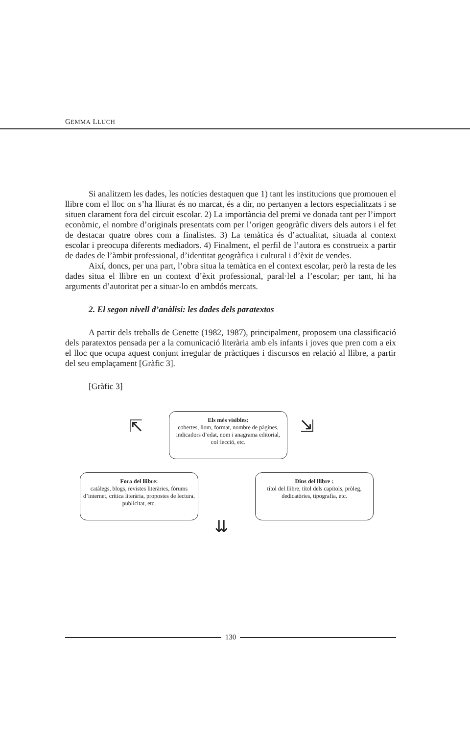GEMMA LLUCH
Si analitzem les dades, les notícies destaquen que 1) tant les institucions que promouen el llibre com el lloc on s’ha lliurat és no marcat, és a dir, no pertanyen a lectors especialitzats i se situen clarament fora del circuit escolar. 2) La importància del premi ve donada tant per l’import econòmic, el nombre d’originals presentats com per l’origen geogràfic divers dels autors i el fet de destacar quatre obres com a finalistes. 3) La temàtica és d’actualitat, situada al context escolar i preocupa diferents mediadors. 4) Finalment, el perfil de l’autora es construeix a partir de dades de l’àmbit professional, d’identitat geogràfica i cultural i d’èxit de vendes.
Així, doncs, per una part, l’obra situa la temàtica en el context escolar, però la resta de les dades situa el llibre en un context d’èxit professional, paral·lel a l’escolar; per tant, hi ha arguments d’autoritat per a situar-lo en ambdós mercats.
2. El segon nivell d’anàlisi: les dades dels paratextos
A partir dels treballs de Genette (1982, 1987), principalment, proposem una classificació dels paratextos pensada per a la comunicació literària amb els infants i joves que pren com a eix el lloc que ocupa aquest conjunt irregular de pràctiques i discursos en relació al llibre, a partir del seu emplaçament [Gràfic 3].
[Gràfic 3]
⇱
Els més visibles:
cobertes, llom, format, nombre de pàgines, indicadors d’edat, nom i anagrama editorial, col·lecció, etc.
⇲
Fora del llibre:
catàlegs, blogs, revistes literàries, fòrums d’internet, crítica literària, propostes de lectura, publicitat, etc.
Dins del llibre :
títol del llibre, títol dels capítols, pròleg, dedicatòries, tipografia, etc.
⇊
130